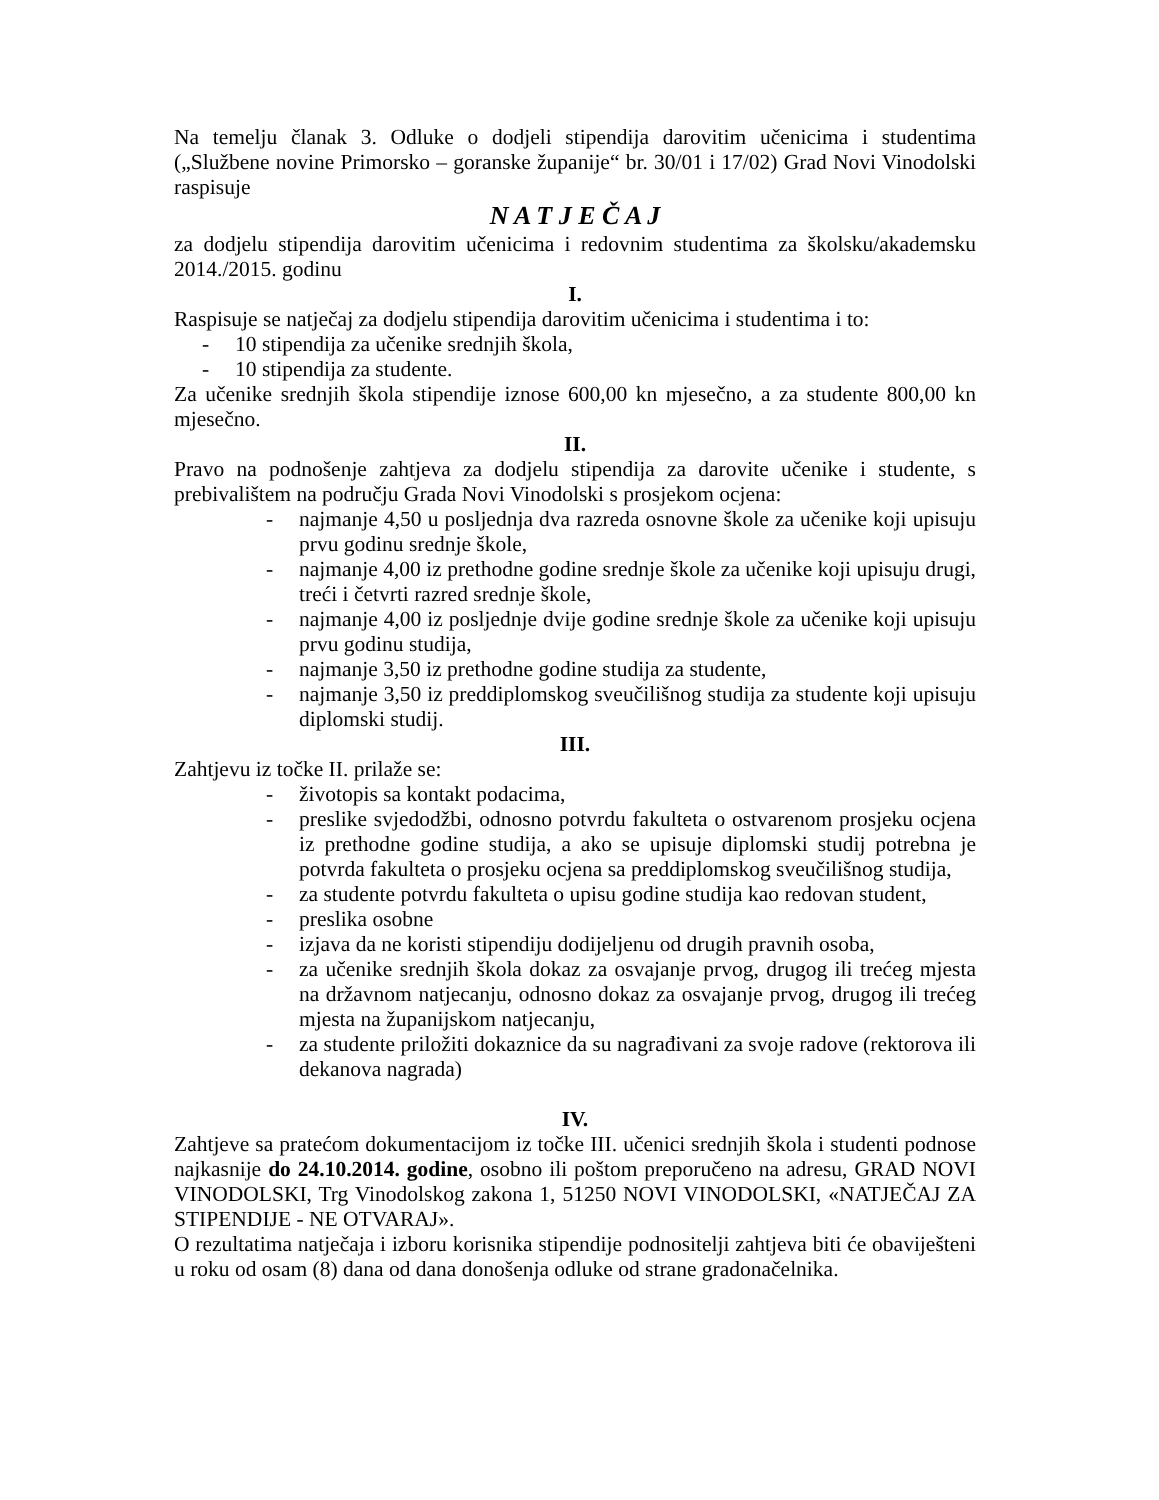Na temelju članak 3. Odluke o dodjeli stipendija darovitim učenicima i studentima („Službene novine Primorsko – goranske županije“ br. 30/01 i 17/02) Grad Novi Vinodolski raspisuje
N A T J E Č A J
za dodjelu stipendija darovitim učenicima i redovnim studentima za školsku/akademsku 2014./2015. godinu
I.
Raspisuje se natječaj za dodjelu stipendija darovitim učenicima i studentima i to:
- 10 stipendija za učenike srednjih škola,
- 10 stipendija za studente.
Za učenike srednjih škola stipendije iznose 600,00 kn mjesečno, a za studente 800,00 kn mjesečno.
II.
Pravo na podnošenje zahtjeva za dodjelu stipendija za darovite učenike i studente, s prebivalištem na području Grada Novi Vinodolski s prosjekom ocjena:
- najmanje 4,50 u posljednja dva razreda osnovne škole za učenike koji upisuju prvu godinu srednje škole,
- najmanje 4,00 iz prethodne godine srednje škole za učenike koji upisuju drugi, treći i četvrti razred srednje škole,
- najmanje 4,00 iz posljednje dvije godine srednje škole za učenike koji upisuju prvu godinu studija,
- najmanje 3,50 iz prethodne godine studija za studente,
- najmanje 3,50 iz preddiplomskog sveučilišnog studija za studente koji upisuju diplomski studij.
III.
Zahtjevu iz točke II. prilaže se:
- životopis sa kontakt podacima,
- preslike svjedodžbi, odnosno potvrdu fakulteta o ostvarenom prosjeku ocjena iz prethodne godine studija, a ako se upisuje diplomski studij potrebna je potvrda fakulteta o prosjeku ocjena sa preddiplomskog sveučilišnog studija,
- za studente potvrdu fakulteta o upisu godine studija kao redovan student,
- preslika osobne
- izjava da ne koristi stipendiju dodijeljenu od drugih pravnih osoba,
- za učenike srednjih škola dokaz za osvajanje prvog, drugog ili trećeg mjesta na državnom natjecanju, odnosno dokaz za osvajanje prvog, drugog ili trećeg mjesta na županijskom natjecanju,
- za studente priložiti dokaznice da su nagrađivani za svoje radove (rektorova ili dekanova nagrada)
IV.
Zahtjeve sa pratećom dokumentacijom iz točke III. učenici srednjih škola i studenti podnose najkasnije do 24.10.2014. godine, osobno ili poštom preporučeno na adresu, GRAD NOVI VINODOLSKI, Trg Vinodolskog zakona 1, 51250 NOVI VINODOLSKI, «NATJEČAJ ZA STIPENDIJE - NE OTVARAJ».
O rezultatima natječaja i izboru korisnika stipendije podnositelji zahtjeva biti će obaviješteni u roku od osam (8) dana od dana donošenja odluke od strane gradonačelnika.